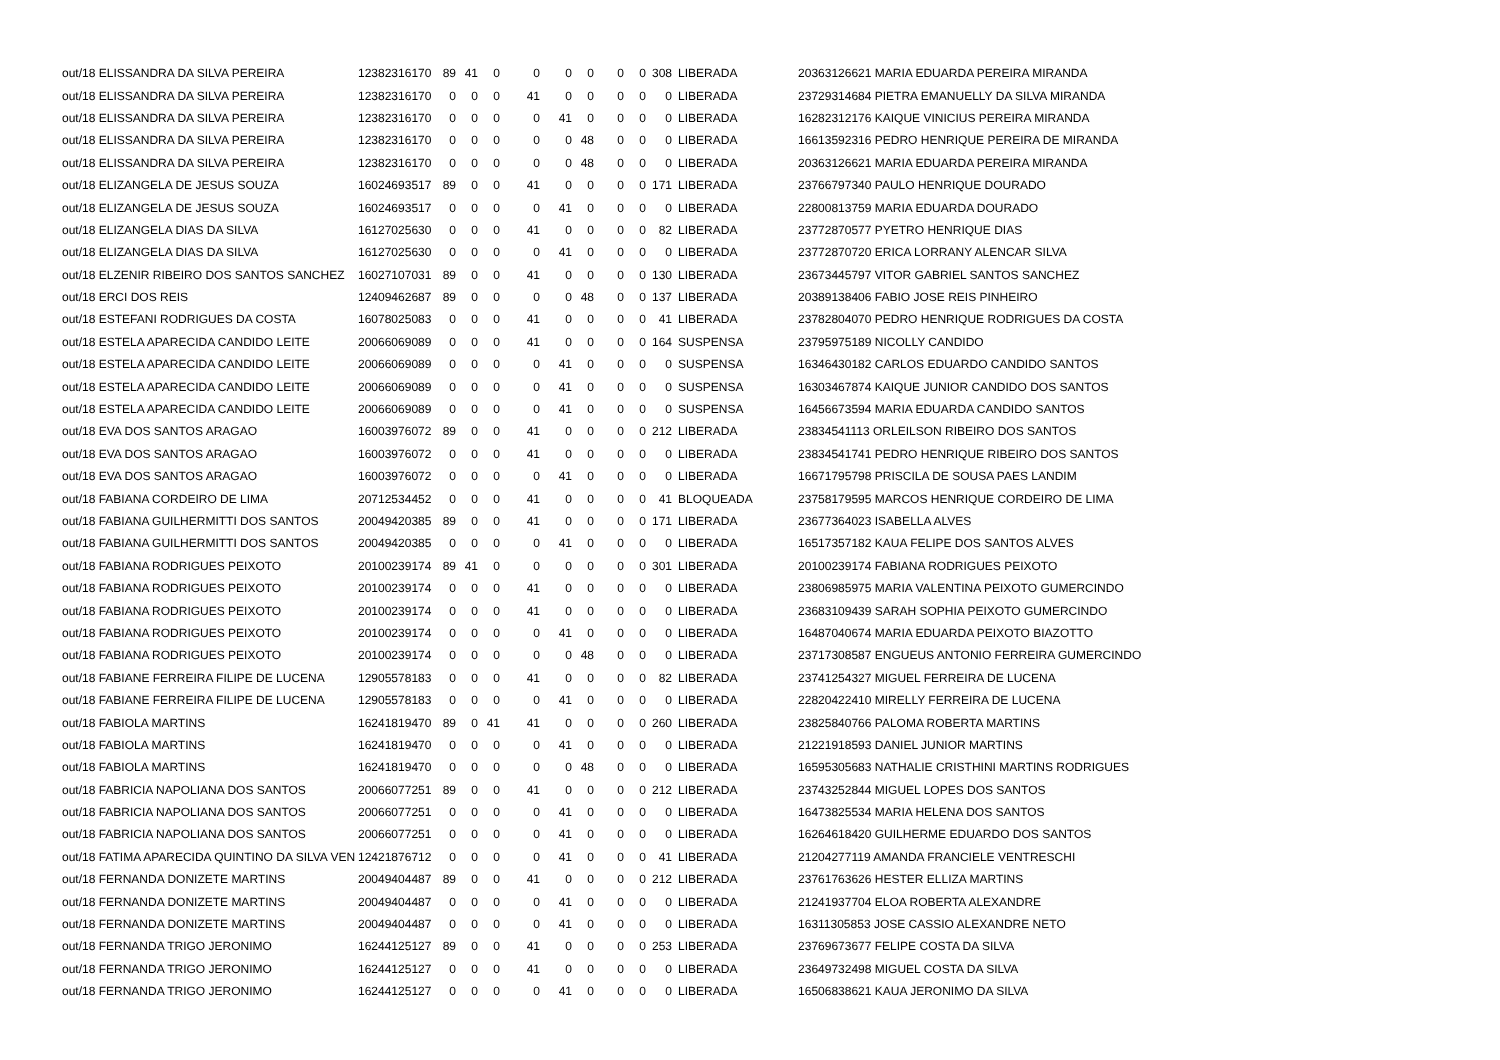| out/18 ELISSANDRA DA SILVA PEREIRA | 12382316170 | 89 | 41 | 0 | 0 | 0 | 0 | 0 | 0 | 308 | LIBERADA | 20363126621 MARIA EDUARDA PEREIRA MIRANDA |
| out/18 ELISSANDRA DA SILVA PEREIRA | 12382316170 | 0 | 0 | 0 | 41 | 0 | 0 | 0 | 0 | 0 | LIBERADA | 23729314684 PIETRA EMANUELLY DA SILVA MIRANDA |
| out/18 ELISSANDRA DA SILVA PEREIRA | 12382316170 | 0 | 0 | 0 | 0 | 41 | 0 | 0 | 0 | 0 | LIBERADA | 16282312176 KAIQUE VINICIUS PEREIRA MIRANDA |
| out/18 ELISSANDRA DA SILVA PEREIRA | 12382316170 | 0 | 0 | 0 | 0 | 0 | 48 | 0 | 0 | 0 | LIBERADA | 16613592316 PEDRO HENRIQUE PEREIRA DE MIRANDA |
| out/18 ELISSANDRA DA SILVA PEREIRA | 12382316170 | 0 | 0 | 0 | 0 | 0 | 48 | 0 | 0 | 0 | LIBERADA | 20363126621 MARIA EDUARDA PEREIRA MIRANDA |
| out/18 ELIZANGELA DE JESUS SOUZA | 16024693517 | 89 | 0 | 0 | 41 | 0 | 0 | 0 | 0 | 171 | LIBERADA | 23766797340 PAULO HENRIQUE DOURADO |
| out/18 ELIZANGELA DE JESUS SOUZA | 16024693517 | 0 | 0 | 0 | 0 | 41 | 0 | 0 | 0 | 0 | LIBERADA | 22800813759 MARIA EDUARDA DOURADO |
| out/18 ELIZANGELA DIAS DA SILVA | 16127025630 | 0 | 0 | 0 | 41 | 0 | 0 | 0 | 0 | 82 | LIBERADA | 23772870577 PYETRO HENRIQUE DIAS |
| out/18 ELIZANGELA DIAS DA SILVA | 16127025630 | 0 | 0 | 0 | 0 | 41 | 0 | 0 | 0 | 0 | LIBERADA | 23772870720 ERICA LORRANY ALENCAR SILVA |
| out/18 ELZENIR RIBEIRO DOS SANTOS SANCHEZ | 16027107031 | 89 | 0 | 0 | 41 | 0 | 0 | 0 | 0 | 130 | LIBERADA | 23673445797 VITOR GABRIEL SANTOS SANCHEZ |
| out/18 ERCI DOS REIS | 12409462687 | 89 | 0 | 0 | 0 | 0 | 48 | 0 | 0 | 137 | LIBERADA | 20389138406 FABIO JOSE REIS PINHEIRO |
| out/18 ESTEFANI RODRIGUES DA COSTA | 16078025083 | 0 | 0 | 0 | 41 | 0 | 0 | 0 | 0 | 41 | LIBERADA | 23782804070 PEDRO HENRIQUE RODRIGUES DA COSTA |
| out/18 ESTELA APARECIDA CANDIDO LEITE | 20066069089 | 0 | 0 | 0 | 41 | 0 | 0 | 0 | 0 | 164 | SUSPENSA | 23795975189 NICOLLY CANDIDO |
| out/18 ESTELA APARECIDA CANDIDO LEITE | 20066069089 | 0 | 0 | 0 | 0 | 41 | 0 | 0 | 0 | 0 | SUSPENSA | 16346430182 CARLOS EDUARDO CANDIDO SANTOS |
| out/18 ESTELA APARECIDA CANDIDO LEITE | 20066069089 | 0 | 0 | 0 | 0 | 41 | 0 | 0 | 0 | 0 | SUSPENSA | 16303467874 KAIQUE JUNIOR CANDIDO DOS SANTOS |
| out/18 ESTELA APARECIDA CANDIDO LEITE | 20066069089 | 0 | 0 | 0 | 0 | 41 | 0 | 0 | 0 | 0 | SUSPENSA | 16456673594 MARIA EDUARDA CANDIDO SANTOS |
| out/18 EVA DOS SANTOS ARAGAO | 16003976072 | 89 | 0 | 0 | 41 | 0 | 0 | 0 | 0 | 212 | LIBERADA | 23834541113 ORLEILSON RIBEIRO DOS SANTOS |
| out/18 EVA DOS SANTOS ARAGAO | 16003976072 | 0 | 0 | 0 | 41 | 0 | 0 | 0 | 0 | 0 | LIBERADA | 23834541741 PEDRO HENRIQUE RIBEIRO DOS SANTOS |
| out/18 EVA DOS SANTOS ARAGAO | 16003976072 | 0 | 0 | 0 | 0 | 41 | 0 | 0 | 0 | 0 | LIBERADA | 16671795798 PRISCILA DE SOUSA PAES LANDIM |
| out/18 FABIANA CORDEIRO DE LIMA | 20712534452 | 0 | 0 | 0 | 41 | 0 | 0 | 0 | 0 | 41 | BLOQUEADA | 23758179595 MARCOS HENRIQUE CORDEIRO DE LIMA |
| out/18 FABIANA GUILHERMITTI DOS SANTOS | 20049420385 | 89 | 0 | 0 | 41 | 0 | 0 | 0 | 0 | 171 | LIBERADA | 23677364023 ISABELLA ALVES |
| out/18 FABIANA GUILHERMITTI DOS SANTOS | 20049420385 | 0 | 0 | 0 | 0 | 41 | 0 | 0 | 0 | 0 | LIBERADA | 16517357182 KAUA FELIPE DOS SANTOS ALVES |
| out/18 FABIANA RODRIGUES PEIXOTO | 20100239174 | 89 | 41 | 0 | 0 | 0 | 0 | 0 | 0 | 301 | LIBERADA | 20100239174 FABIANA RODRIGUES PEIXOTO |
| out/18 FABIANA RODRIGUES PEIXOTO | 20100239174 | 0 | 0 | 0 | 41 | 0 | 0 | 0 | 0 | 0 | LIBERADA | 23806985975 MARIA VALENTINA PEIXOTO GUMERCINDO |
| out/18 FABIANA RODRIGUES PEIXOTO | 20100239174 | 0 | 0 | 0 | 41 | 0 | 0 | 0 | 0 | 0 | LIBERADA | 23683109439 SARAH SOPHIA PEIXOTO GUMERCINDO |
| out/18 FABIANA RODRIGUES PEIXOTO | 20100239174 | 0 | 0 | 0 | 0 | 41 | 0 | 0 | 0 | 0 | LIBERADA | 16487040674 MARIA EDUARDA PEIXOTO BIAZOTTO |
| out/18 FABIANA RODRIGUES PEIXOTO | 20100239174 | 0 | 0 | 0 | 0 | 0 | 48 | 0 | 0 | 0 | LIBERADA | 23717308587 ENGUEUS ANTONIO FERREIRA GUMERCINDO |
| out/18 FABIANE FERREIRA FILIPE DE LUCENA | 12905578183 | 0 | 0 | 0 | 41 | 0 | 0 | 0 | 0 | 82 | LIBERADA | 23741254327 MIGUEL FERREIRA DE LUCENA |
| out/18 FABIANE FERREIRA FILIPE DE LUCENA | 12905578183 | 0 | 0 | 0 | 0 | 41 | 0 | 0 | 0 | 0 | LIBERADA | 22820422410 MIRELLY FERREIRA DE LUCENA |
| out/18 FABIOLA MARTINS | 16241819470 | 89 | 0 | 41 | 41 | 0 | 0 | 0 | 0 | 260 | LIBERADA | 23825840766 PALOMA ROBERTA MARTINS |
| out/18 FABIOLA MARTINS | 16241819470 | 0 | 0 | 0 | 0 | 41 | 0 | 0 | 0 | 0 | LIBERADA | 21221918593 DANIEL JUNIOR MARTINS |
| out/18 FABIOLA MARTINS | 16241819470 | 0 | 0 | 0 | 0 | 0 | 48 | 0 | 0 | 0 | LIBERADA | 16595305683 NATHALIE CRISTHINI MARTINS RODRIGUES |
| out/18 FABRICIA NAPOLIANA DOS SANTOS | 20066077251 | 89 | 0 | 0 | 41 | 0 | 0 | 0 | 0 | 212 | LIBERADA | 23743252844 MIGUEL LOPES DOS SANTOS |
| out/18 FABRICIA NAPOLIANA DOS SANTOS | 20066077251 | 0 | 0 | 0 | 0 | 41 | 0 | 0 | 0 | 0 | LIBERADA | 16473825534 MARIA HELENA DOS SANTOS |
| out/18 FABRICIA NAPOLIANA DOS SANTOS | 20066077251 | 0 | 0 | 0 | 0 | 41 | 0 | 0 | 0 | 0 | LIBERADA | 16264618420 GUILHERME EDUARDO DOS SANTOS |
| out/18 FATIMA APARECIDA QUINTINO DA SILVA VEN | 12421876712 | 0 | 0 | 0 | 0 | 41 | 0 | 0 | 0 | 41 | LIBERADA | 21204277119 AMANDA FRANCIELE VENTRESCHI |
| out/18 FERNANDA DONIZETE MARTINS | 20049404487 | 89 | 0 | 0 | 41 | 0 | 0 | 0 | 0 | 212 | LIBERADA | 23761763626 HESTER ELLIZA MARTINS |
| out/18 FERNANDA DONIZETE MARTINS | 20049404487 | 0 | 0 | 0 | 0 | 41 | 0 | 0 | 0 | 0 | LIBERADA | 21241937704 ELOA ROBERTA ALEXANDRE |
| out/18 FERNANDA DONIZETE MARTINS | 20049404487 | 0 | 0 | 0 | 0 | 41 | 0 | 0 | 0 | 0 | LIBERADA | 16311305853 JOSE CASSIO ALEXANDRE NETO |
| out/18 FERNANDA TRIGO JERONIMO | 16244125127 | 89 | 0 | 0 | 41 | 0 | 0 | 0 | 0 | 253 | LIBERADA | 23769673677 FELIPE COSTA DA SILVA |
| out/18 FERNANDA TRIGO JERONIMO | 16244125127 | 0 | 0 | 0 | 41 | 0 | 0 | 0 | 0 | 0 | LIBERADA | 23649732498 MIGUEL COSTA DA SILVA |
| out/18 FERNANDA TRIGO JERONIMO | 16244125127 | 0 | 0 | 0 | 0 | 41 | 0 | 0 | 0 | 0 | LIBERADA | 16506838621 KAUA JERONIMO DA SILVA |